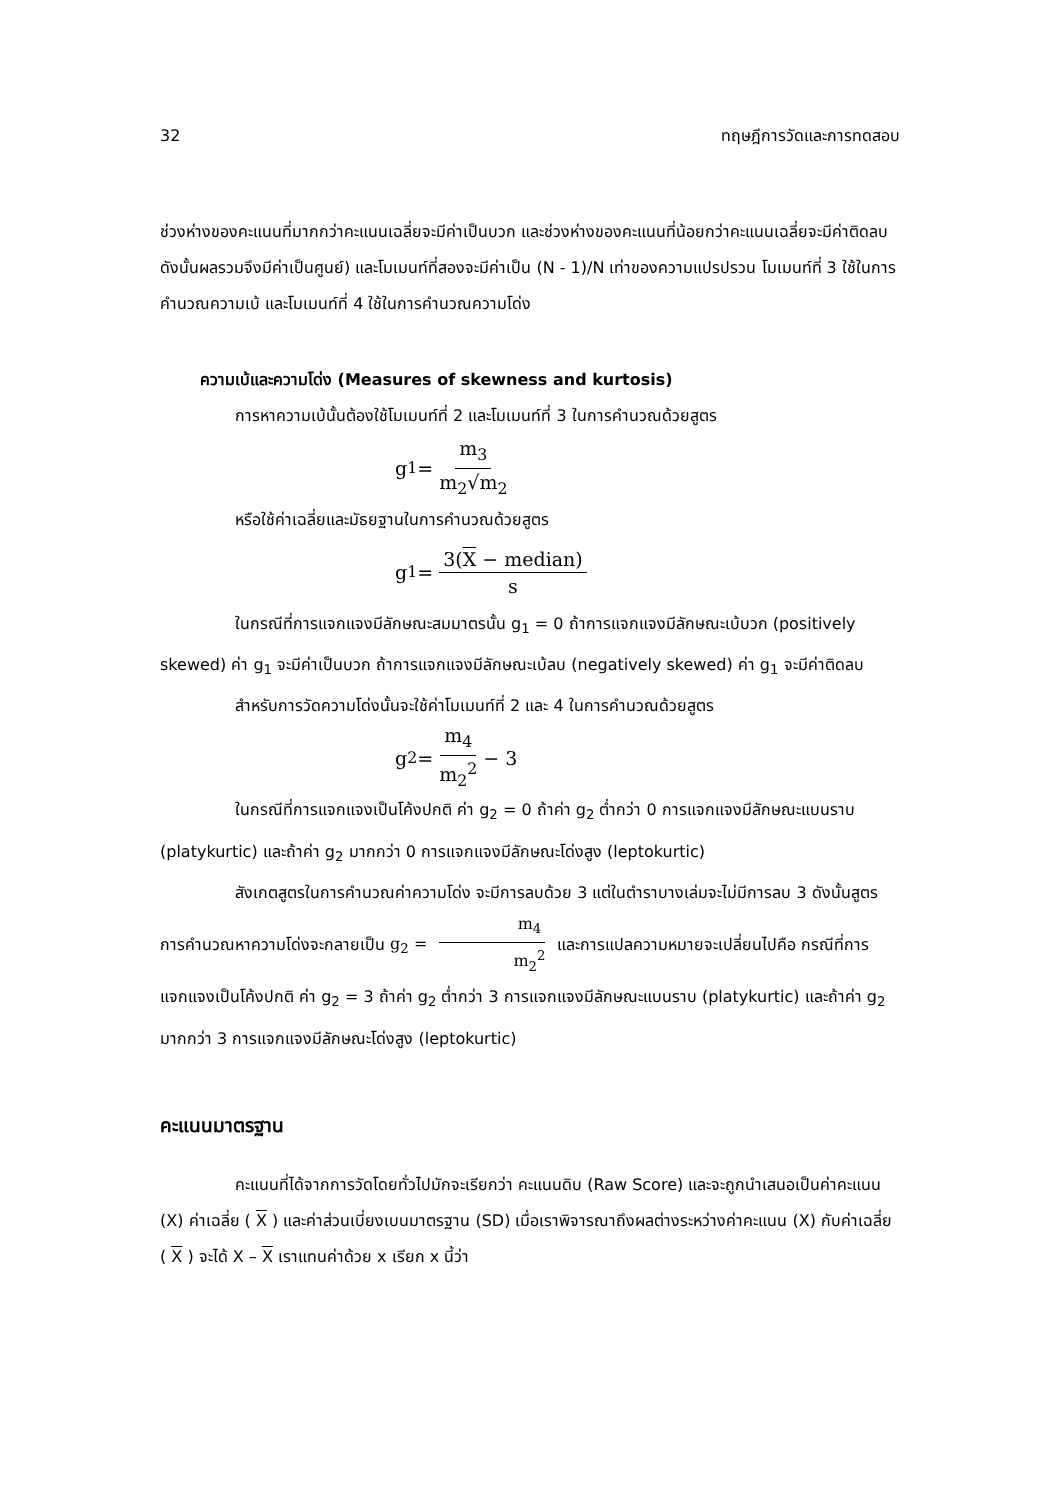32 ทฤษฎีการวัดและการทดสอบ
ช่วงห่างของคะแนนที่มากกว่าคะแนนเฉลี่ยจะมีค่าเป็นบวก และช่วงห่างของคะแนนที่น้อยกว่าคะแนนเฉลี่ยจะมีค่าติดลบ ดังนั้นผลรวมจึงมีค่าเป็นศูนย์) และโมเมนท์ที่สองจะมีค่าเป็น (N - 1)/N เท่าของความแปรปรวน โมเมนท์ที่ 3 ใช้ในการคำนวณความเบ้ และโมเมนท์ที่ 4 ใช้ในการคำนวณความโด่ง
ความเบ้และความโด่ง (Measures of skewness and kurtosis)
การหาความเบ้นั้นต้องใช้โมเมนท์ที่ 2 และโมเมนท์ที่ 3 ในการคำนวณด้วยสูตร
g<sub>1</sub> = m<sub>3</sub> m<sub>2</sub>√m<sub>2</sub>
หรือใช้ค่าเฉลี่ยและมัธยฐานในการคำนวณด้วยสูตร
g<sub>1</sub> = 3(X − median) s
ในกรณีที่การแจกแจงมีลักษณะสมมาตรนั้น g<sub>1</sub> = 0 ถ้าการแจกแจงมีลักษณะเบ้บวก (positively skewed) ค่า g<sub>1</sub> จะมีค่าเป็นบวก ถ้าการแจกแจงมีลักษณะเบ้ลบ (negatively skewed) ค่า g<sub>1</sub> จะมีค่าติดลบ
สำหรับการวัดความโด่งนั้นจะใช้ค่าโมเมนท์ที่ 2 และ 4 ในการคำนวณด้วยสูตร
g<sub>2</sub> = m<sub>4</sub> m<sub>2</sub><sup>2</sup> − 3
ในกรณีที่การแจกแจงเป็นโค้งปกติ ค่า g<sub>2</sub> = 0 ถ้าค่า g<sub>2</sub> ต่ำกว่า 0 การแจกแจงมีลักษณะแบนราบ (platykurtic) และถ้าค่า g<sub>2</sub> มากกว่า 0 การแจกแจงมีลักษณะโด่งสูง (leptokurtic)
สังเกตสูตรในการคำนวณค่าความโด่ง จะมีการลบด้วย 3 แต่ในตำราบางเล่มจะไม่มีการลบ 3 ดังนั้นสูตรการคำนวณหาความโด่งจะกลายเป็น g<sub>2</sub> = m<sub>4</sub> m<sub>2</sub><sup>2</sup> และการแปลความหมายจะเปลี่ยนไปคือ กรณีที่การแจกแจงเป็นโค้งปกติ ค่า g<sub>2</sub> = 3 ถ้าค่า g<sub>2</sub> ต่ำกว่า 3 การแจกแจงมีลักษณะแบนราบ (platykurtic) และถ้าค่า g<sub>2</sub> มากกว่า 3 การแจกแจงมีลักษณะโด่งสูง (leptokurtic)
คะแนนมาตรฐาน
คะแนนที่ได้จากการวัดโดยทั่วไปมักจะเรียกว่า คะแนนดิบ (Raw Score) และจะถูกนำเสนอเป็นค่าคะแนน (X) ค่าเฉลี่ย ( X ) และค่าส่วนเบี่ยงเบนมาตรฐาน (SD) เมื่อเราพิจารณาถึงผลต่างระหว่างค่าคะแนน (X) กับค่าเฉลี่ย ( X ) จะได้ X – X เราแทนค่าด้วย x เรียก x นี้ว่า